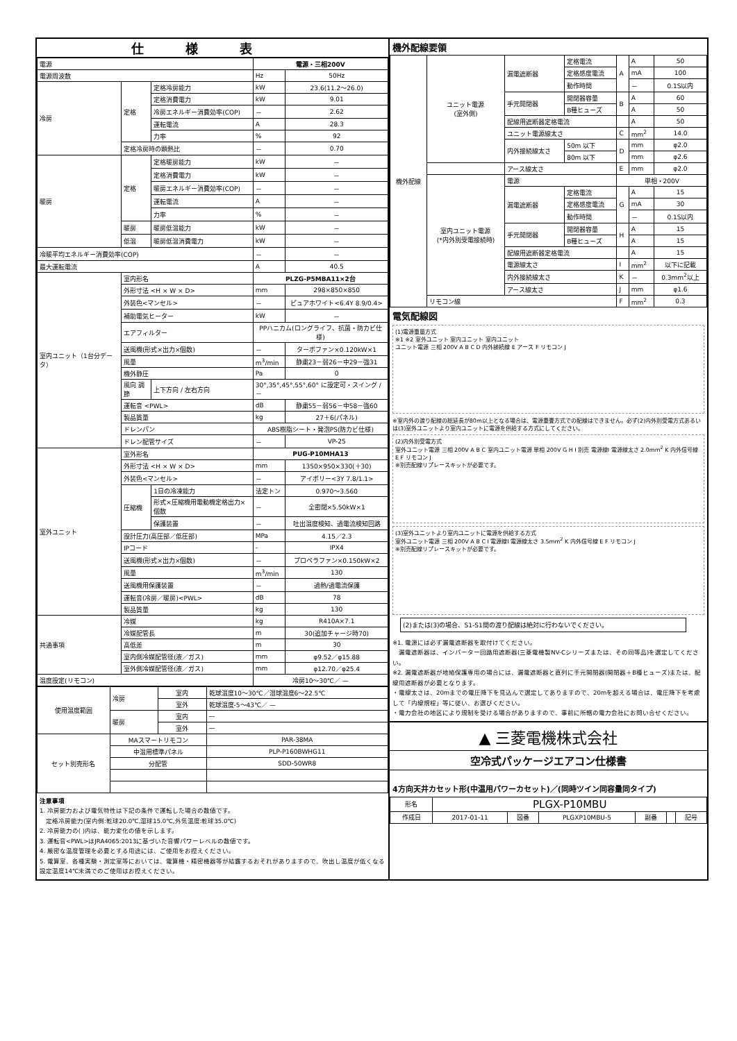仕様表
| 電源 | | | 電源・三相200V | |
| 電源周波数 | | | Hz | 50Hz |
| 冷房 | 定格 | 定格冷房能力 | kW | 23.6(11.2～26.0) |
| | | 定格消費電力 | kW | 9.01 |
| | | 冷房エネルギー消費効率(COP) | － | 2.62 |
| | | 運転電流 | A | 28.3 |
| | | 力率 | % | 92 |
| | 定格冷房時の顕熱比 | | － | 0.70 |
| 暖房 | 定格 | 定格暖房能力 | kW | － |
| | | 定格消費電力 | kW | － |
| | | 暖房エネルギー消費効率(COP) | － | － |
| | | 運転電流 | A | － |
| | | 力率 | % | － |
| | 暖房 | 暖房低温能力 | kW | － |
| | 低温 | 暖房低温消費電力 | kW | － |
| 冷暖平均エネルギー消費効率(COP) | | | － | － |
| 最大運転電流 | | | A | 40.5 |
| 室内ユニット（1台分データ） | 室内形名 | | PLZG-P5MBA11×2台 | |
| | 外形寸法 <H × W × D> | | mm | 298×850×850 |
| | 外装色<マンセル> | | － | ピュアホワイト<6.4Y 8.9/0.4> |
| | 補助電気ヒーター | | kW | － |
| | エアフィルター | | PPハニカム(ロングライフ、抗菌・防カビ仕様) | |
| | 送風機(形式×出力×個数) | | － | ターボファン×0.120kW×1 |
| | 風量 | | m<sup>3</sup>/min | 静粛23－弱26－中29－強31 |
| | 機外静圧 | | Pa | 0 |
| | 風向 調節 | 上下方向 / 左右方向 | 30°,35°,45°,55°,60° に設定可・スイング / － | |
| | 運転音 <PWL> | | dB | 静粛55－弱56－中58－強60 |
| | 製品質量 | | kg | 27＋6(パネル) |
| | ドレンパン | | ABS樹脂シート・発泡PS(防カビ仕様) | |
| | ドレン配管サイズ | | － | VP-25 |
| 室外ユニット | 室外形名 | | PUG-P10MHA13 | |
| | 外形寸法 <H × W × D> | | mm | 1350×950×330(＋30) |
| | 外装色<マンセル> | | － | アイボリー<3Y 7.8/1.1> |
| | 圧縮機 | 1日の冷凍能力 | 法定トン | 0.970～3.560 |
| | | 形式×圧縮機用電動機定格出力×個数 | － | 全密閉×5.50kW×1 |
| | | 保護装置 | － | 吐出温度検知、過電流検知回路 |
| | 設計圧力(高圧部／低圧部) | | MPa | 4.15／2.3 |
| | IPコード | | - | IPX4 |
| | 送風機(形式×出力×個数) | | － | プロペラファン×0.150kW×2 |
| | 風量 | | m<sup>3</sup>/min | 130 |
| | 送風機用保護装置 | | － | 過熱/過電流保護 |
| | 運転音(冷房／暖房)<PWL> | | dB | 78 |
| | 製品質量 | | kg | 130 |
| 共通事項 | 冷媒 | | kg | R410A×7.1 |
| | 冷媒配管長 | | m | 30(追加チャージ時70) |
| | 高低差 | | m | 30 |
| | 室内側冷媒配管径(液／ガス) | | mm | φ9.52／φ15.88 |
| | 室外側冷媒配管径(液／ガス) | | mm | φ12.70／φ25.4 |
| 温度設定(リモコン) | | | 冷房10～30℃／ — | |
| 使用温度範囲 | 冷房 | 室内 | 乾球温度10～30℃／湿球温度6～22.5℃ |
| | | 室外 | 乾球温度-5～43℃／ — |
| | 暖房 | 室内 | — |
| | | 室外 | — |
| セット別売形名 | MAスマートリモコン | | PAR-38MA |
| | 中温用標準パネル | | PLP-P160BWHG11 |
| | 分配管 | | SDD-50WR8 |
注意事項
1. 冷房能力および電気特性は下記の条件で運転した場合の数値です。
　定格冷房能力(室内側:乾球20.0℃,湿球15.0℃,外気温度:乾球35.0℃)
2. 冷房能力の( )内は、能力変化の値を示します。
3. 運転音<PWL>はJRA4065:2013に基づいた音響パワーレベルの数値です。
4. 厳密な温度管理を必要とする用途には、ご使用をお控えください。
5. 電算室、各種実験・測定室等においては、電算機・精密機器等が結露するおそれがありますので、吹出し温度が低くなる設定温度14℃未満でのご使用はお控えください。
機外配線要領
| 機外配線 | ユニット電源 (室外側) | 漏電遮断器 | 定格電流 | A | A | 50 |
| | | | 定格感度電流 | | mA | 100 |
| | | | 動作時間 | | － | 0.1S以内 |
| | | 手元開閉器 | 開閉器容量 | B | A | 60 |
| | | | B種ヒューズ | | A | 50 |
| | | 配線用遮断器定格電流 | | | A | 50 |
| | | ユニット電源線太さ | | C | mm<sup>2</sup> | 14.0 |
| | | 内外接続線太さ | 50m 以下 | D | mm | φ2.0 |
| | | | 80m 以下 | | mm | φ2.6 |
| | | アース線太さ | | E | mm | φ2.0 |
| | 室内ユニット電源 (*内外別受電接続時) | 電源 | | 単相・200V | | |
| | | 漏電遮断器 | 定格電流 | G | A | 15 |
| | | | 定格感度電流 | | mA | 30 |
| | | | 動作時間 | | － | 0.1S以内 |
| | | 手元開閉器 | 開閉器容量 | H | A | 15 |
| | | | B種ヒューズ | | A | 15 |
| | | 配線用遮断器定格電流 | | | A | 15 |
| | | 電源線太さ | | I | mm<sup>2</sup> | 以下に記載 |
| | | 内外接続線太さ | | K | － | 0.3mm<sup>2</sup>以上 |
| | | アース線太さ | | J | mm | φ1.6 |
| | リモコン線 | | | F | mm<sup>2</sup> | 0.3 |
電気配線図
(1)電源重量方式
※1 ※2 室外ユニット 室内ユニット 室内ユニット
ユニット電源 三相 200V A B C D 内外接続線 E アース F リモコン J
※室内外の渡り配線の総延長が80m以上となる場合は、電源重畳方式での配線はできません。必ず(2)内外別受電方式あるいは(3)室外ユニットより室内ユニットに電源を供給する方式にしてください。
(2)内外別受電方式
室外ユニット電源 三相 200V A B C 室内ユニット電源 単相 200V G H I 別売 電源線I 電源線太さ 2.0mm<sup>2</sup> K 内外信号線 E F リモコン J
※別売配線リプレースキットが必要です。
(3)室外ユニットより室内ユニットに電源を供給する方式
室外ユニット電源 三相 200V A B C I 電源線I 電源線太さ 3.5mm<sup>2</sup> K 内外信号線 E F リモコン J
※別売配線リプレースキットが必要です。
(2)または(3)の場合、S1-S1間の渡り配線は絶対に行わないでください。
※1. 電源には必ず漏電遮断器を取付けてください。
　漏電遮断器は、インバーター回路用遮断器(三菱電機製NV-Cシリーズまたは、その同等品)を選定してください。
※2. 漏電遮断器が地絡保護専用の場合には、漏電遮断器と直列に手元開閉器(開閉器＋B種ヒューズ)または、配線用遮断器が必要となります。
・電線太さは、20mまでの電圧降下を見込んで選定してありますので、20mを超える場合は、電圧降下を考慮して「内線規程」等に従い、お選びください。
・電力会社の地区により規制を受ける場合がありますので、事前に所轄の電力会社にお問い合せください。
▲ 三菱電機株式会社
空冷式パッケージエアコン仕様書
4方向天井カセット形(中温用パワーカセット)／(同時ツイン同容量同タイプ)
| 形名 | PLGX-P10MBU | | | | | |
| 作成日 | 2017-01-11 | 図番 | PLGXP10MBU-5 | 副番 | | 記号 |